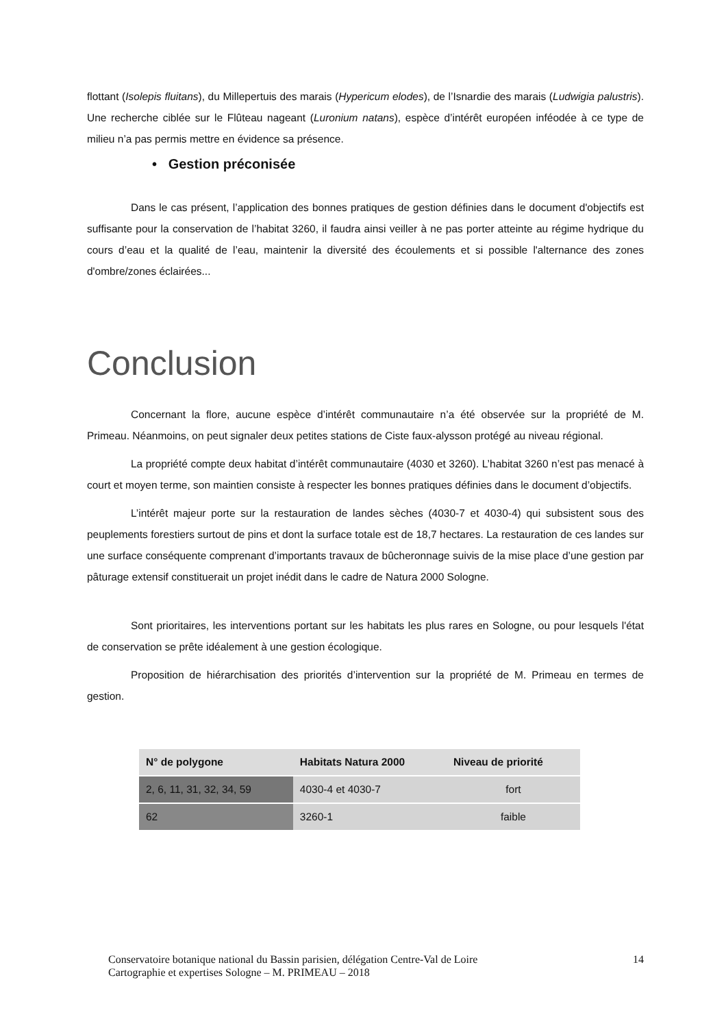flottant (Isolepis fluitans), du Millepertuis des marais (Hypericum elodes), de l’Isnardie des marais (Ludwigia palustris). Une recherche ciblée sur le Flûteau nageant (Luronium natans), espèce d’intérêt européen inféodée à ce type de milieu n’a pas permis mettre en évidence sa présence.
• Gestion préconisée
Dans le cas présent, l’application des bonnes pratiques de gestion définies dans le document d'objectifs est suffisante pour la conservation de l’habitat 3260, il faudra ainsi veiller à ne pas porter atteinte au régime hydrique du cours d’eau et la qualité de l’eau, maintenir la diversité des écoulements et si possible l'alternance des zones d'ombre/zones éclairées...
Conclusion
Concernant la flore, aucune espèce d’intérêt communautaire n’a été observée sur la propriété de M. Primeau. Néanmoins, on peut signaler deux petites stations de Ciste faux-alysson protégé au niveau régional.
La propriété compte deux habitat d’intérêt communautaire (4030 et 3260). L’habitat 3260 n’est pas menacé à court et moyen terme, son maintien consiste à respecter les bonnes pratiques définies dans le document d’objectifs.
L’intérêt majeur porte sur la restauration de landes sèches (4030-7 et 4030-4) qui subsistent sous des peuplements forestiers surtout de pins et dont la surface totale est de 18,7 hectares. La restauration de ces landes sur une surface conséquente comprenant d’importants travaux de bûcheronnage suivis de la mise place d’une gestion par pâturage extensif constituerait un projet inédit dans le cadre de Natura 2000 Sologne.
Sont prioritaires, les interventions portant sur les habitats les plus rares en Sologne, ou pour lesquels l'état de conservation se prête idéalement à une gestion écologique.
Proposition de hiérarchisation des priorités d’intervention sur la propriété de M. Primeau en termes de gestion.
| N° de polygone | Habitats Natura 2000 | Niveau de priorité |
| --- | --- | --- |
| 2, 6, 11, 31, 32, 34, 59 | 4030-4 et 4030-7 | fort |
| 62 | 3260-1 | faible |
Conservatoire botanique national du Bassin parisien, délégation Centre-Val de Loire
Cartographie et expertises Sologne – M. PRIMEAU – 2018
14